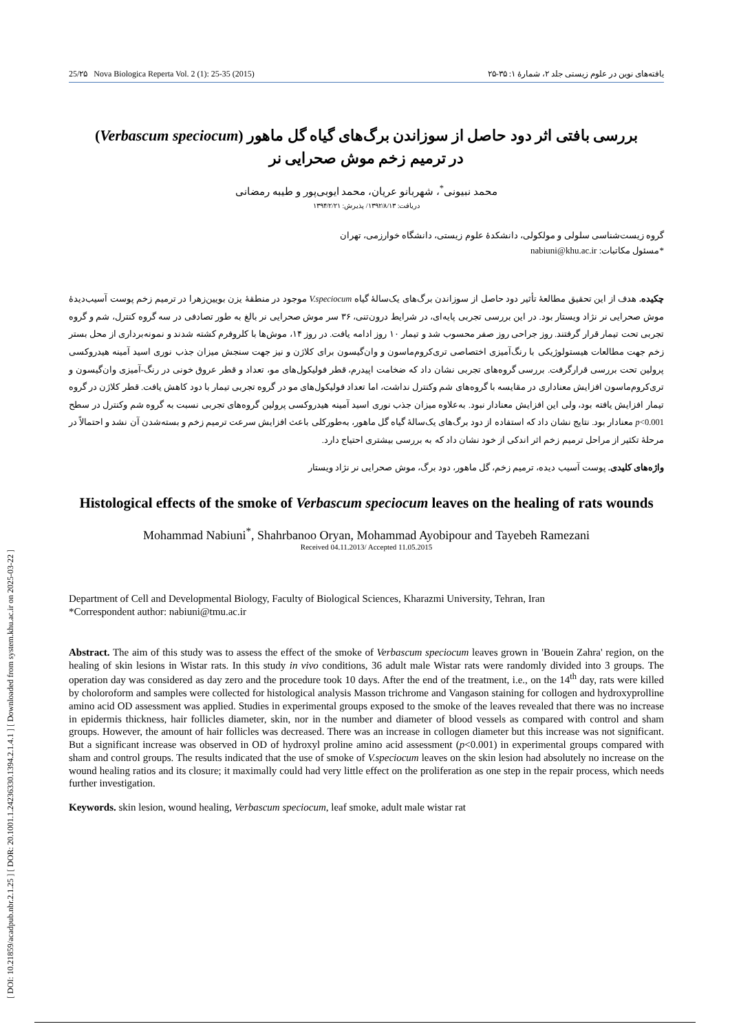[ DOI: 10.21859/acadpub.nbr.2.1.25 ] [ DOR: 20.1001.1.24236330.1394.2.1.4.1 ] [ Downloaded from system.khu.ac.ir on 2025-03-22 ]
25/۲۵ Nova Biologica Reperta Vol. 2 (1): 25-35 (2015) یافته‌های نوین در علوم زیستی جلد ۲، شمارهٔ ۱: ۳۵-۲۵
بررسی بافتی اثر دود حاصل از سوزاندن برگ‌های گیاه گل ماهور (Verbascum speciocum)
در ترمیم زخم موش صحرایی نر
محمد نبیونی<sup>*</sup>، شهربانو عریان، محمد ایوبی‌پور و طیبه رمضانی
دریافت: ۱۳۹۲/۸/۱۳/ پذیرش: ۱۳۹۴/۲/۲۱
گروه زیست‌شناسی سلولی و مولکولی، دانشکدهٔ علوم زیستی، دانشگاه خوارزمی، تهران
*مسئول مکاتبات: nabiuni@khu.ac.ir
چکیده. هدف از این تحقیق مطالعهٔ تأثیر دود حاصل از سوزاندن برگ‌های یک‌سالهٔ گیاه V.speciocum موجود در منطقهٔ یزن بویین‌زهرا در ترمیم زخم پوست آسیب‌دیدهٔ موش صحرایی نر نژاد ویستار بود. در این بررسی تجربی پایه‌ای، در شرایط درون‌تنی، ۳۶ سر موش صحرایی نر بالغ به طور تصادفی در سه گروه کنترل، شم و گروه تجربی تحت تیمار قرار گرفتند. روز جراحی روز صفر محسوب شد و تیمار ۱۰ روز ادامه یافت. در روز ۱۴، موش‌ها با کلروفرم کشته شدند و نمونه‌برداری از محل بستر زخم جهت مطالعات هیستولوژیکی با رنگ‌آمیزی اختصاصی تری‌کروم‌ماسون و وان‌گیسون برای کلاژن و نیز جهت سنجش میزان جذب نوری اسید آمینه هیدروکسی پرولین تحت بررسی قرارگرفت. بررسی گروه‌های تجربی نشان داد که ضخامت اپیدرم، قطر فولیکول‌های مو، تعداد و قطر عروق خونی در رنگ-آمیزی وان‌گیسون و تری‌کروم‌ماسون افزایش معناداری در مقایسه با گروه‌های شم وکنترل نداشت، اما تعداد فولیکول‌های مو در گروه تجربی تیمار با دود کاهش یافت. قطر کلاژن در گروه تیمار افزایش یافته بود، ولی این افزایش معنادار نبود. به‌علاوه میزان جذب نوری اسید آمینه هیدروکسی پرولین گروه‌های تجربی نسبت به گروه شم وکنترل در سطح p<0.001 معنادار بود. نتایج نشان داد که استفاده از دود برگ‌های یک‌سالهٔ گیاه گل ماهور، به‌طورکلی باعث افزایش سرعت ترمیم زخم و بسته‌شدن آن نشد و احتمالاً در مرحلهٔ تکثیر از مراحل ترمیم زخم اثر اندکی از خود نشان داد که به بررسی بیشتری احتیاج دارد.
واژه‌های کلیدی. پوست آسیب دیده، ترمیم زخم، گل ماهور، دود برگ، موش صحرایی نر نژاد ویستار
Histological effects of the smoke of Verbascum speciocum leaves on the healing of rats wounds
Mohammad Nabiuni<sup>*</sup>, Shahrbanoo Oryan, Mohammad Ayobipour and Tayebeh Ramezani
Received 04.11.2013/ Accepted 11.05.2015
Department of Cell and Developmental Biology, Faculty of Biological Sciences, Kharazmi University, Tehran, Iran
*Correspondent author: nabiuni@tmu.ac.ir
Abstract. The aim of this study was to assess the effect of the smoke of Verbascum speciocum leaves grown in 'Bouein Zahra' region, on the healing of skin lesions in Wistar rats. In this study in vivo conditions, 36 adult male Wistar rats were randomly divided into 3 groups. The operation day was considered as day zero and the procedure took 10 days. After the end of the treatment, i.e., on the 14<sup>th</sup> day, rats were killed by choloroform and samples were collected for histological analysis Masson trichrome and Vangason staining for collogen and hydroxyprolline amino acid OD assessment was applied. Studies in experimental groups exposed to the smoke of the leaves revealed that there was no increase in epidermis thickness, hair follicles diameter, skin, nor in the number and diameter of blood vessels as compared with control and sham groups. However, the amount of hair follicles was decreased. There was an increase in collogen diameter but this increase was not significant. But a significant increase was observed in OD of hydroxyl proline amino acid assessment (p<0.001) in experimental groups compared with sham and control groups. The results indicated that the use of smoke of V.speciocum leaves on the skin lesion had absolutely no increase on the wound healing ratios and its closure; it maximally could had very little effect on the proliferation as one step in the repair process, which needs further investigation.
Keywords. skin lesion, wound healing, Verbascum speciocum, leaf smoke, adult male wistar rat